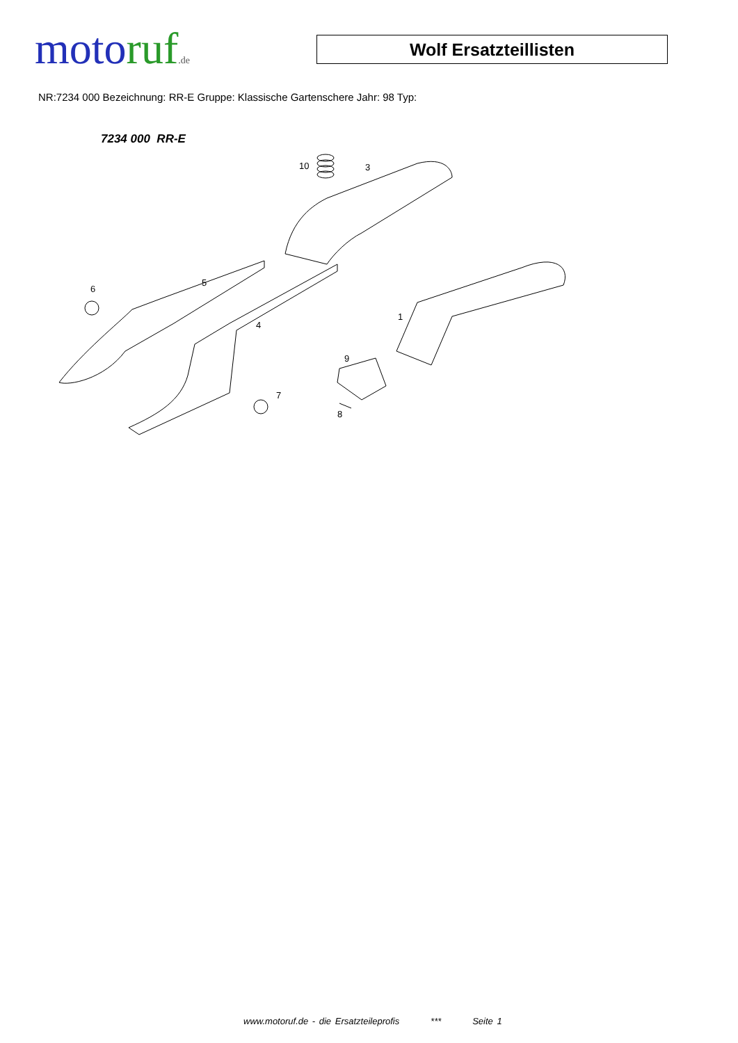moto ruf.de
Wolf Ersatzteillisten
NR:7234 000 Bezeichnung: RR-E Gruppe: Klassische Gartenschere Jahr: 98 Typ:
7234 000 RR-E
10
3
5
6
4
1
9
7
8
www.motoruf.de - die Ersatzteileprofis *** Seite 1